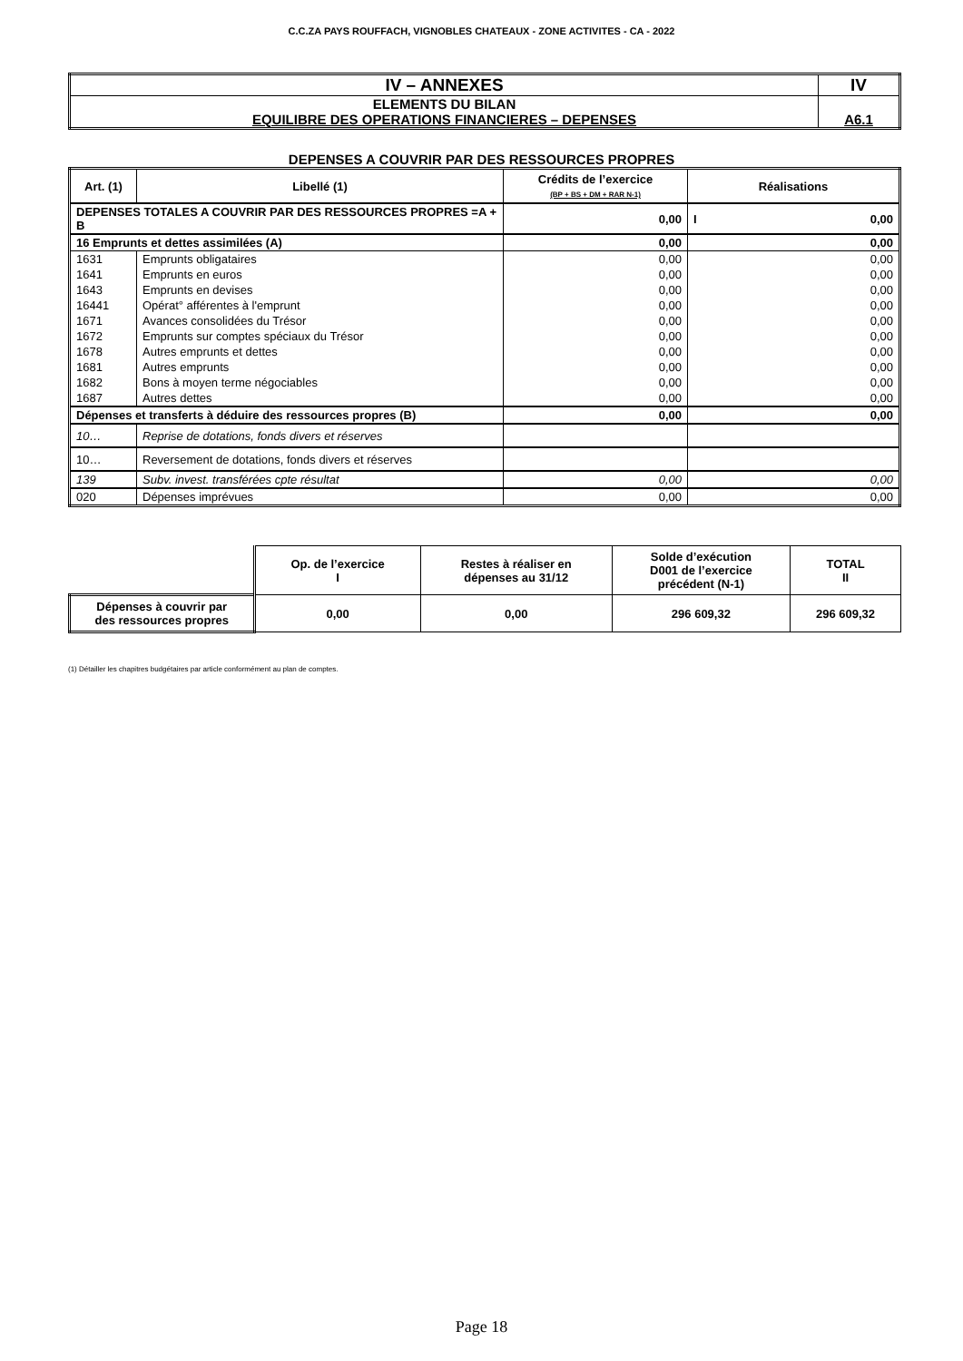C.C.ZA PAYS ROUFFACH, VIGNOBLES CHATEAUX - ZONE ACTIVITES - CA - 2022
| IV – ANNEXES | IV |
| ELEMENTS DU BILAN EQUILIBRE DES OPERATIONS FINANCIERES – DEPENSES | A6.1 |
DEPENSES A COUVRIR PAR DES RESSOURCES PROPRES
| Art. (1) | Libellé (1) | Crédits de l’exercice (BP + BS + DM + RAR N-1) | Réalisations |
| --- | --- | --- | --- |
| DEPENSES TOTALES A COUVRIR PAR DES RESSOURCES PROPRES =A + B | | 0,00 | I 0,00 |
| 16 Emprunts et dettes assimilées (A) | | 0,00 | 0,00 |
| 1631 | Emprunts obligataires | 0,00 | 0,00 |
| 1641 | Emprunts en euros | 0,00 | 0,00 |
| 1643 | Emprunts en devises | 0,00 | 0,00 |
| 16441 | Opérat° afférentes à l'emprunt | 0,00 | 0,00 |
| 1671 | Avances consolidées du Trésor | 0,00 | 0,00 |
| 1672 | Emprunts sur comptes spéciaux du Trésor | 0,00 | 0,00 |
| 1678 | Autres emprunts et dettes | 0,00 | 0,00 |
| 1681 | Autres emprunts | 0,00 | 0,00 |
| 1682 | Bons à moyen terme négociables | 0,00 | 0,00 |
| 1687 | Autres dettes | 0,00 | 0,00 |
| Dépenses et transferts à déduire des ressources propres (B) | | 0,00 | 0,00 |
| 10… | Reprise de dotations, fonds divers et réserves | | |
| 10… | Reversement de dotations, fonds divers et réserves | | |
| 139 | Subv. invest. transférées cpte résultat | 0,00 | 0,00 |
| 020 | Dépenses imprévues | 0,00 | 0,00 |
| | Op. de l’exercice I | Restes à réaliser en dépenses au 31/12 | Solde d’exécution D001 de l’exercice précédent (N-1) | TOTAL II |
| Dépenses à couvrir par des ressources propres | 0,00 | 0,00 | 296 609,32 | 296 609,32 |
(1) Détailler les chapitres budgétaires par article conformément au plan de comptes.
Page 18